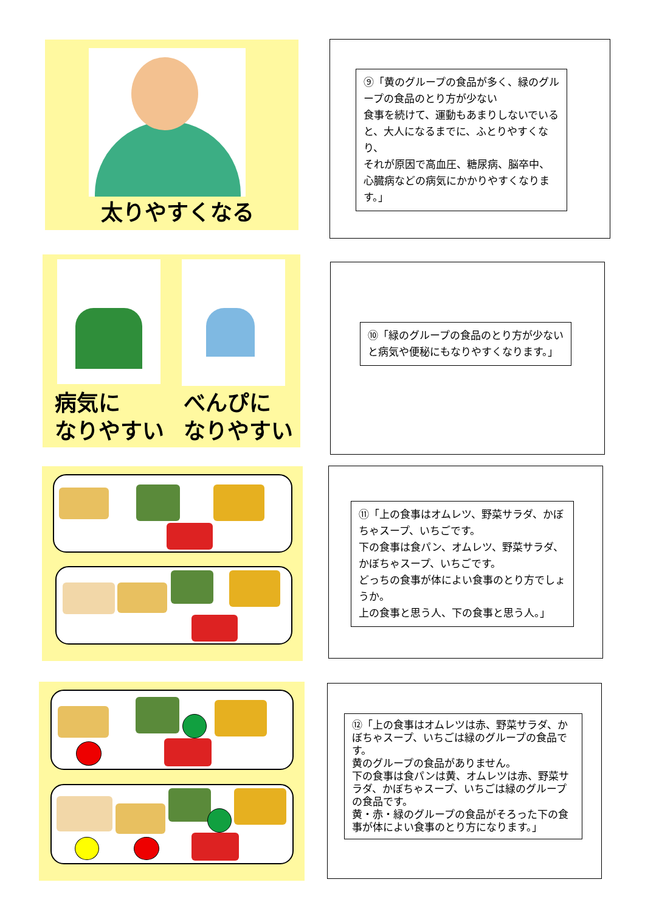太りやすくなる
⑨「黄のグループの食品が多く、緑のグループの食品のとり方が少ない
食事を続けて、運動もあまりしないでいると、大人になるまでに、ふとりやすくなり、
それが原因で高血圧、糖尿病、脳卒中、心臓病などの病気にかかりやすくなります。」
病気に
なりやすい
べんぴに
なりやすい
⑩「緑のグループの食品のとり方が少ないと病気や便秘にもなりやすくなります。」
⑪「上の食事はオムレツ、野菜サラダ、かぼちゃスープ、いちごです。
下の食事は食パン、オムレツ、野菜サラダ、かぼちゃスープ、いちごです。
どっちの食事が体によい食事のとり方でしょうか。
上の食事と思う人、下の食事と思う人。」
⑫「上の食事はオムレツは赤、野菜サラダ、かぼちゃスープ、いちごは緑のグループの食品です。
黄のグループの食品がありません。
下の食事は食パンは黄、オムレツは赤、野菜サラダ、かぼちゃスープ、いちごは緑のグループの食品です。
黄・赤・緑のグループの食品がそろった下の食事が体によい食事のとり方になります。」